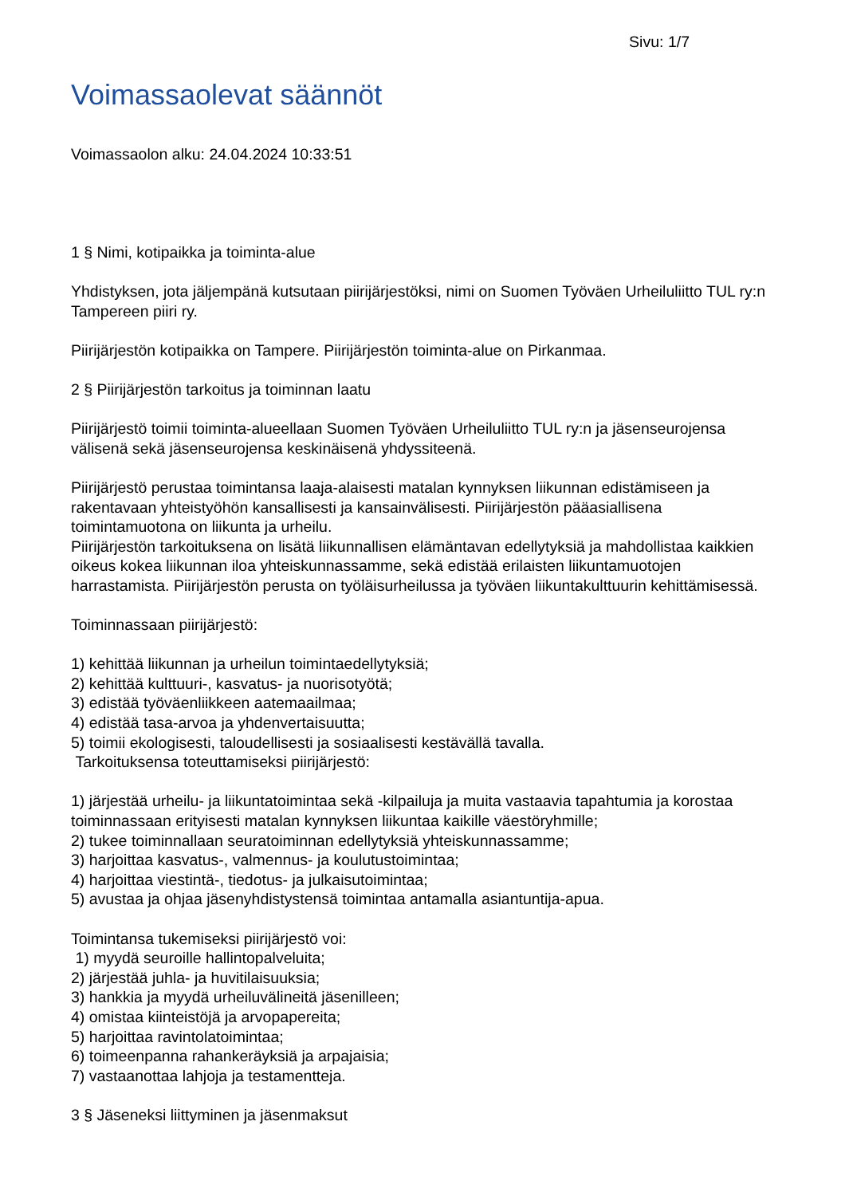Sivu: 1/7
Voimassaolevat säännöt
Voimassaolon alku: 24.04.2024 10:33:51
1 § Nimi, kotipaikka ja toiminta-alue
Yhdistyksen, jota jäljempänä kutsutaan piirijärjestöksi, nimi on Suomen Työväen Urheiluliitto TUL ry:n Tampereen piiri ry.
Piirijärjestön kotipaikka on Tampere. Piirijärjestön toiminta-alue on Pirkanmaa.
2 § Piirijärjestön tarkoitus ja toiminnan laatu
Piirijärjestö toimii toiminta-alueellaan Suomen Työväen Urheiluliitto TUL ry:n ja jäsenseurojensa välisenä sekä jäsenseurojensa keskinäisenä yhdyssiteenä.
Piirijärjestö perustaa toimintansa laaja-alaisesti matalan kynnyksen liikunnan edistämiseen ja rakentavaan yhteistyöhön kansallisesti ja kansainvälisesti. Piirijärjestön pääasiallisena toimintamuotona on liikunta ja urheilu.
Piirijärjestön tarkoituksena on lisätä liikunnallisen elämäntavan edellytyksiä ja mahdollistaa kaikkien oikeus kokea liikunnan iloa yhteiskunnassamme, sekä edistää erilaisten liikuntamuotojen harrastamista. Piirijärjestön perusta on työläisurheilussa ja työväen liikuntakulttuurin kehittämisessä.
Toiminnassaan piirijärjestö:
1) kehittää liikunnan ja urheilun toimintaedellytyksiä;
2) kehittää kulttuuri-, kasvatus- ja nuorisotyötä;
3) edistää työväenliikkeen aatemaailmaa;
4) edistää tasa-arvoa ja yhdenvertaisuutta;
5) toimii ekologisesti, taloudellisesti ja sosiaalisesti kestävällä tavalla.
Tarkoituksensa toteuttamiseksi piirijärjestö:
1) järjestää urheilu- ja liikuntatoimintaa sekä -kilpailuja ja muita vastaavia tapahtumia ja korostaa toiminnassaan erityisesti matalan kynnyksen liikuntaa kaikille väestöryhmille;
2) tukee toiminnallaan seuratoiminnan edellytyksiä yhteiskunnassamme;
3) harjoittaa kasvatus-, valmennus- ja koulutustoimintaa;
4) harjoittaa viestintä-, tiedotus- ja julkaisutoimintaa;
5) avustaa ja ohjaa jäsenyhdistystensä toimintaa antamalla asiantuntija-apua.
Toimintansa tukemiseksi piirijärjestö voi:
1) myydä seuroille hallintopalveluita;
2) järjestää juhla- ja huvitilaisuuksia;
3) hankkia ja myydä urheiluvälineitä jäsenilleen;
4) omistaa kiinteistöjä ja arvopapereita;
5) harjoittaa ravintolatoimintaa;
6) toimeenpanna rahankeräyksiä ja arpajaisia;
7) vastaanottaa lahjoja ja testamentteja.
3 § Jäseneksi liittyminen ja jäsenmaksut